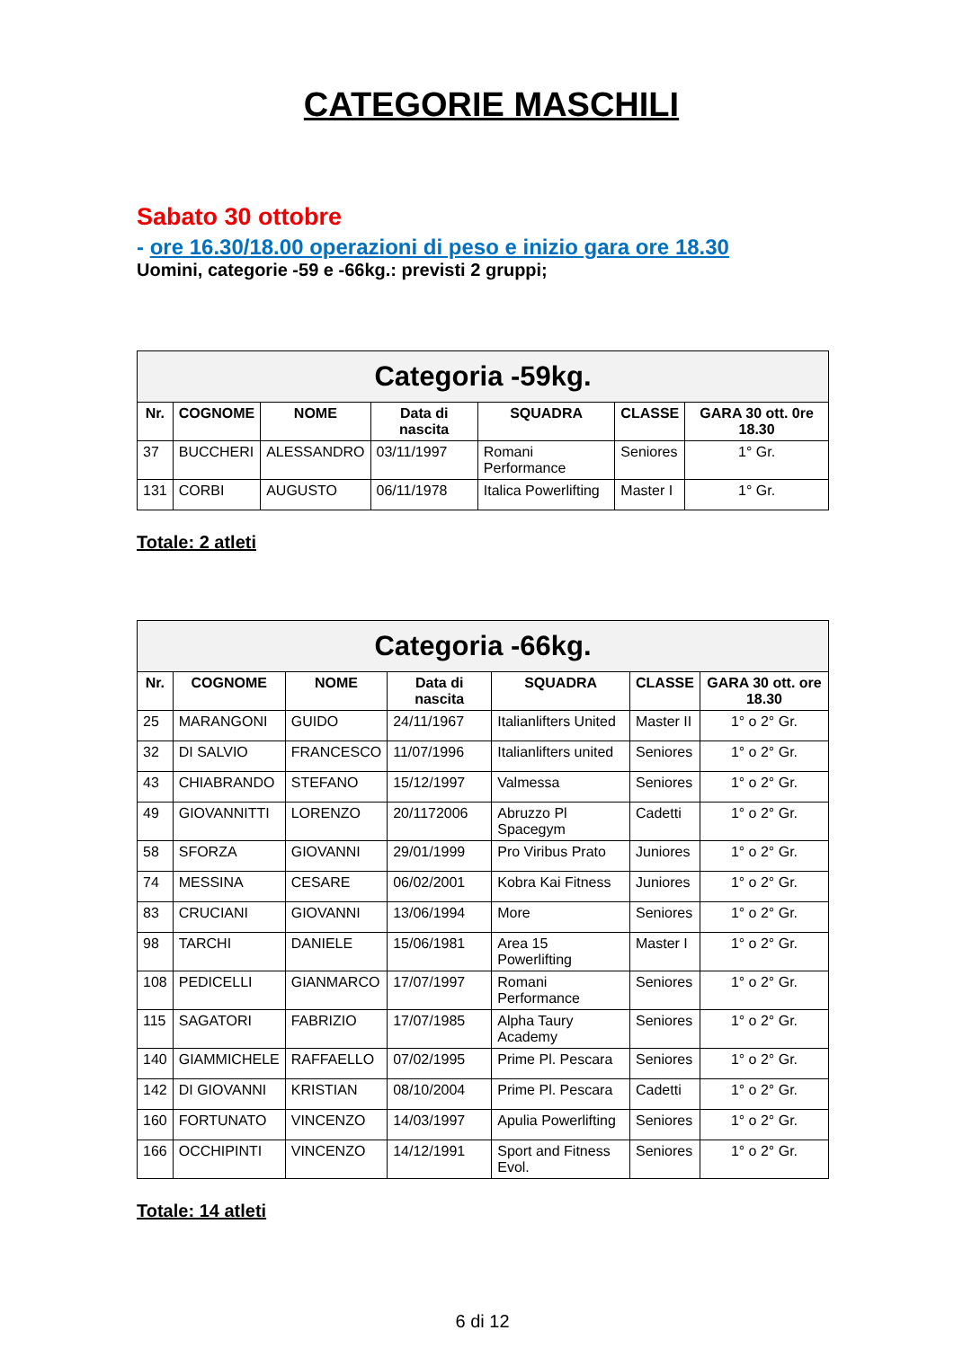CATEGORIE MASCHILI
Sabato 30 ottobre
- ore 16.30/18.00 operazioni di peso e inizio gara ore 18.30
Uomini, categorie -59 e -66kg.: previsti 2 gruppi;
| Categoria -59kg. | | | | | | |
| --- | --- | --- | --- | --- | --- | --- |
| Nr. | COGNOME | NOME | Data di nascita | SQUADRA | CLASSE | GARA 30 ott. 0re 18.30 |
| 37 | BUCCHERI | ALESSANDRO | 03/11/1997 | Romani Performance | Seniores | 1° Gr. |
| 131 | CORBI | AUGUSTO | 06/11/1978 | Italica Powerlifting | Master I | 1° Gr. |
Totale: 2 atleti
| Categoria -66kg. | | | | | | |
| --- | --- | --- | --- | --- | --- | --- |
| Nr. | COGNOME | NOME | Data di nascita | SQUADRA | CLASSE | GARA 30 ott. ore 18.30 |
| 25 | MARANGONI | GUIDO | 24/11/1967 | Italianlifters United | Master II | 1° o 2° Gr. |
| 32 | DI SALVIO | FRANCESCO | 11/07/1996 | Italianlifters united | Seniores | 1° o 2° Gr. |
| 43 | CHIABRANDO | STEFANO | 15/12/1997 | Valmessa | Seniores | 1° o 2° Gr. |
| 49 | GIOVANNITTI | LORENZO | 20/1172006 | Abruzzo Pl Spacegym | Cadetti | 1° o 2° Gr. |
| 58 | SFORZA | GIOVANNI | 29/01/1999 | Pro Viribus Prato | Juniores | 1° o 2° Gr. |
| 74 | MESSINA | CESARE | 06/02/2001 | Kobra Kai Fitness | Juniores | 1° o 2° Gr. |
| 83 | CRUCIANI | GIOVANNI | 13/06/1994 | More | Seniores | 1° o 2° Gr. |
| 98 | TARCHI | DANIELE | 15/06/1981 | Area 15 Powerlifting | Master I | 1° o 2° Gr. |
| 108 | PEDICELLI | GIANMARCO | 17/07/1997 | Romani Performance | Seniores | 1° o 2° Gr. |
| 115 | SAGATORI | FABRIZIO | 17/07/1985 | Alpha Taury Academy | Seniores | 1° o 2° Gr. |
| 140 | GIAMMICHELE | RAFFAELLO | 07/02/1995 | Prime Pl. Pescara | Seniores | 1° o 2° Gr. |
| 142 | DI GIOVANNI | KRISTIAN | 08/10/2004 | Prime Pl. Pescara | Cadetti | 1° o 2° Gr. |
| 160 | FORTUNATO | VINCENZO | 14/03/1997 | Apulia Powerlifting | Seniores | 1° o 2° Gr. |
| 166 | OCCHIPINTI | VINCENZO | 14/12/1991 | Sport and Fitness Evol. | Seniores | 1° o 2° Gr. |
Totale: 14 atleti
6 di 12